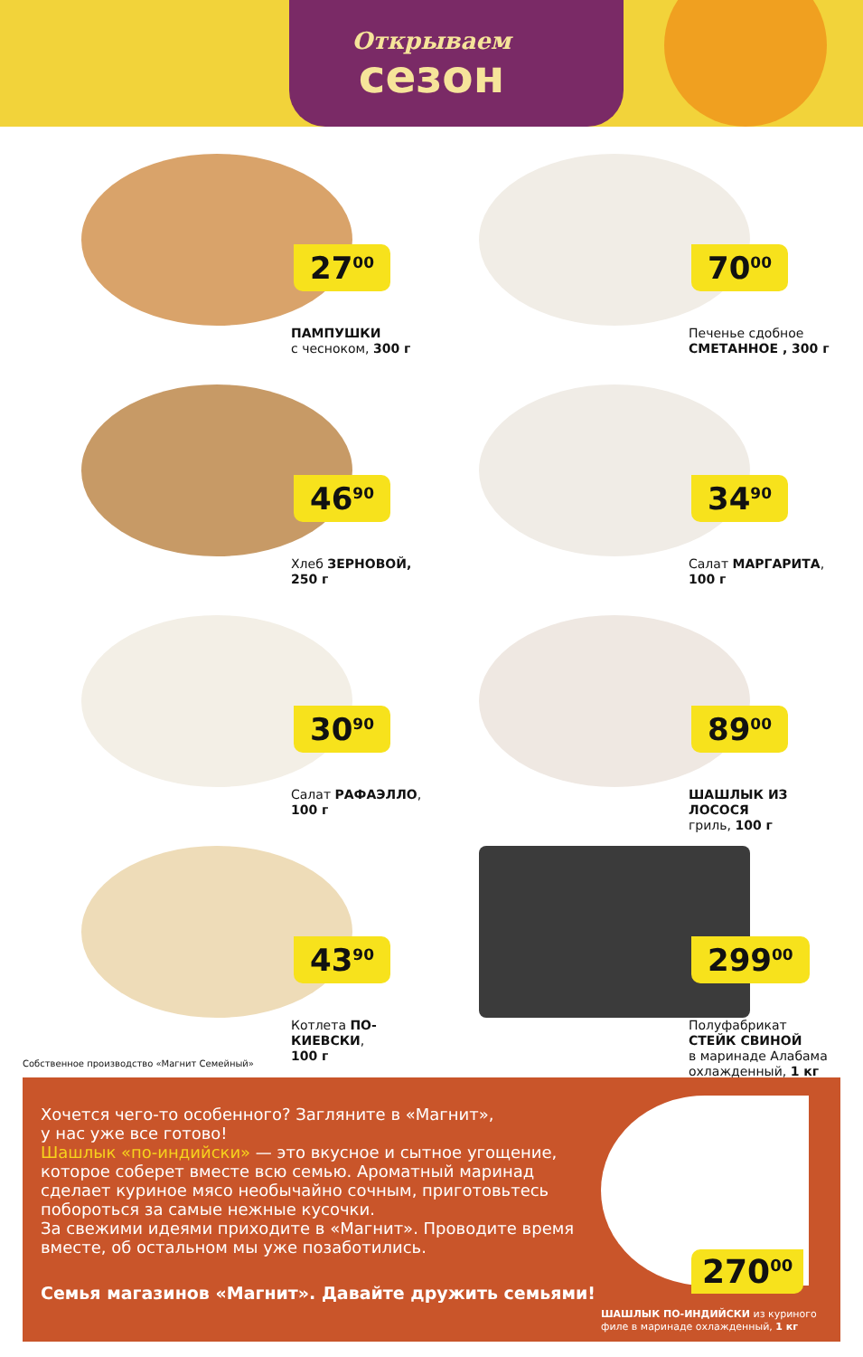Открываем
сезон
27<sup>00</sup>
ПАМПУШКИ
с чесноком, 300 г
70<sup>00</sup>
Печенье сдобное
СМЕТАННОЕ , 300 г
46<sup>90</sup>
Хлеб ЗЕРНОВОЙ,
250 г
34<sup>90</sup>
Салат МАРГАРИТА,
100 г
30<sup>90</sup>
Салат РАФАЭЛЛО,
100 г
89<sup>00</sup>
ШАШЛЫК ИЗ ЛОСОСЯ
гриль, 100 г
43<sup>90</sup>
Котлета ПО-КИЕВСКИ,
100 г
299<sup>00</sup>
Полуфабрикат
СТЕЙК СВИНОЙ
в маринаде Алабама
охлажденный, 1 кг
Собственное производство «Магнит Семейный»
Хочется чего-то особенного? Загляните в «Магнит»,
у нас уже все готово!
Шашлык «по-индийски» — это вкусное и сытное угощение, которое соберет вместе всю семью. Ароматный маринад сделает куриное мясо необычайно сочным, приготовьтесь побороться за самые нежные кусочки.
За свежими идеями приходите в «Магнит». Проводите время вместе, об остальном мы уже позаботились.
Семья магазинов «Магнит». Давайте дружить семьями!
270<sup>00</sup>
ШАШЛЫК ПО-ИНДИЙСКИ из куриного филе в маринаде охлажденный, 1 кг